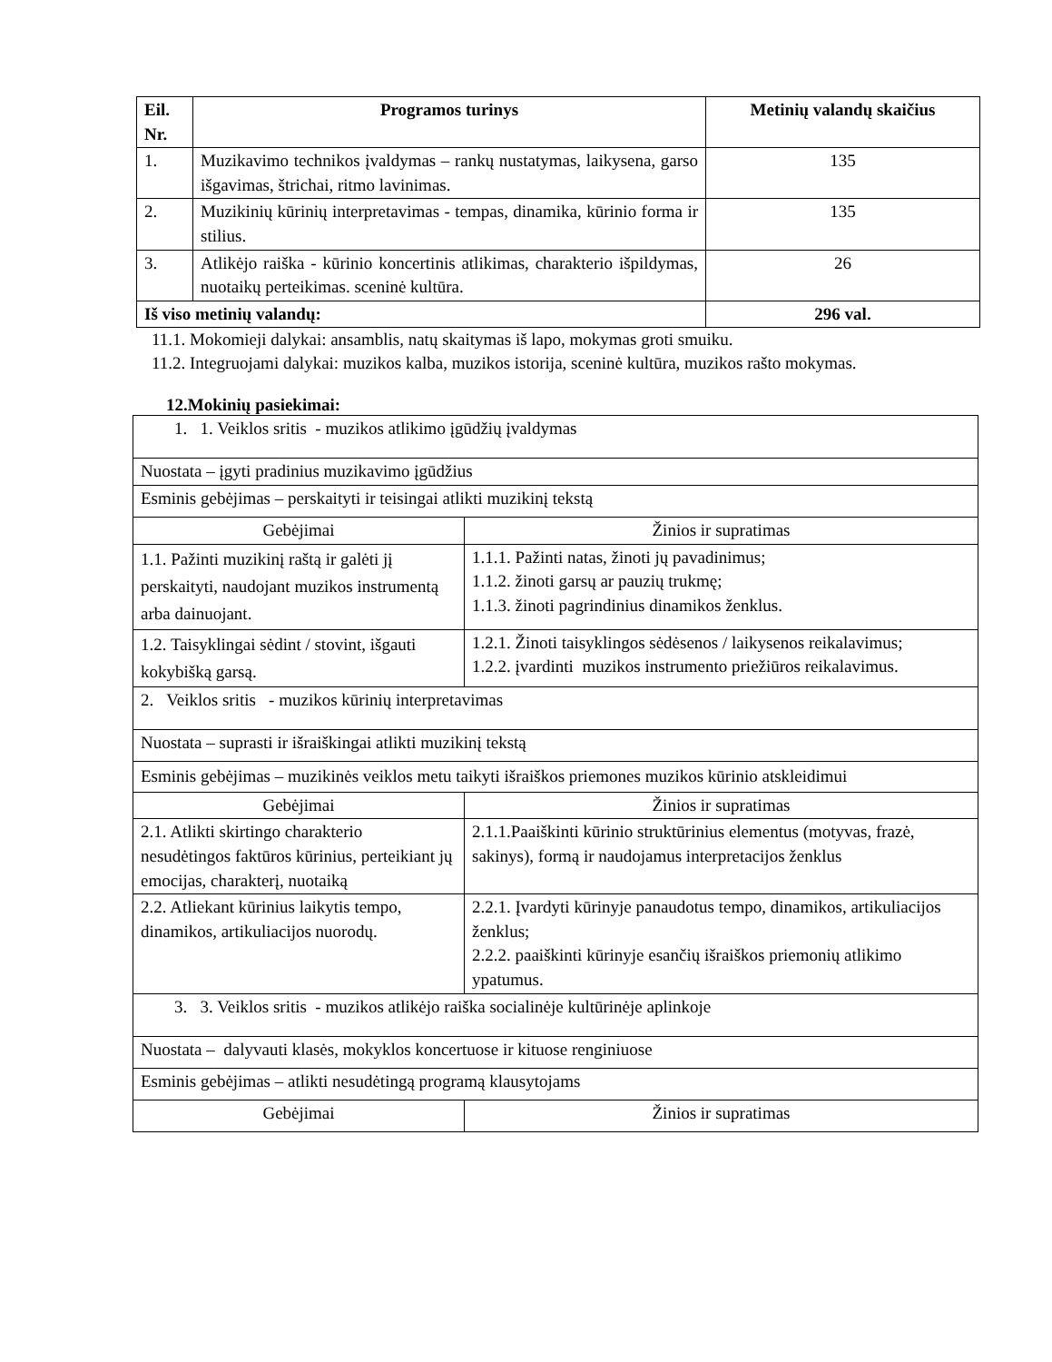| Eil. Nr. | Programos turinys | Metinių valandų skaičius |
| --- | --- | --- |
| 1. | Muzikavimo technikos įvaldymas – rankų nustatymas, laikysena, garso išgavimas, štrichai, ritmo lavinimas. | 135 |
| 2. | Muzikinių kūrinių interpretavimas - tempas, dinamika, kūrinio forma ir stilius. | 135 |
| 3. | Atlikėjo raiška - kūrinio koncertinis atlikimas, charakterio išpildymas, nuotaikų perteikimas. sceninė kultūra. | 26 |
| Iš viso metinių valandų: | | 296 val. |
11.1. Mokomieji dalykai: ansamblis, natų skaitymas iš lapo, mokymas groti smuiku.
11.2. Integruojami dalykai: muzikos kalba, muzikos istorija, sceninė kultūra, muzikos rašto mokymas.
12.Mokinių pasiekimai:
| 1. 1. Veiklos sritis - muzikos atlikimo įgūdžių įvaldymas | |
| Nuostata – įgyti pradinius muzikavimo įgūdžius | |
| Esminis gebėjimas – perskaityti ir teisingai atlikti muzikinį tekstą | |
| Gebėjimai | Žinios ir supratimas |
| 1.1. Pažinti muzikinį raštą ir galėti jį perskaityti, naudojant muzikos instrumentą arba dainuojant. | 1.1.1. Pažinti natas, žinoti jų pavadinimus; 1.1.2. žinoti garsų ar pauzių trukmę; 1.1.3. žinoti pagrindinius dinamikos ženklus. |
| 1.2. Taisyklingai sėdint / stovint, išgauti kokybišką garsą. | 1.2.1. Žinoti taisyklingos sėdėsenos / laikysenos reikalavimus; 1.2.2. įvardinti muzikos instrumento priežiūros reikalavimus. |
| 2. Veiklos sritis - muzikos kūrinių interpretavimas | |
| Nuostata – suprasti ir išraiškingai atlikti muzikinį tekstą | |
| Esminis gebėjimas – muzikinės veiklos metu taikyti išraiškos priemones muzikos kūrinio atskleidimui | |
| Gebėjimai | Žinios ir supratimas |
| 2.1. Atlikti skirtingo charakterio nesudėtingos faktūros kūrinius, perteikiant jų emocijas, charakterį, nuotaiką | 2.1.1.Paaiškinti kūrinio struktūrinius elementus (motyvas, frazė, sakinys), formą ir naudojamus interpretacijos ženklus |
| 2.2. Atliekant kūrinius laikytis tempo, dinamikos, artikuliacijos nuorodų. | 2.2.1. Įvardyti kūrinyje panaudotus tempo, dinamikos, artikuliacijos ženklus; 2.2.2. paaiškinti kūrinyje esančių išraiškos priemonių atlikimo ypatumus. |
| 3. 3. Veiklos sritis - muzikos atlikėjo raiška socialinėje kultūrinėje aplinkoje | |
| Nuostata – dalyvauti klasės, mokyklos koncertuose ir kituose renginiuose | |
| Esminis gebėjimas – atlikti nesudėtingą programą klausytojams | |
| Gebėjimai | Žinios ir supratimas |